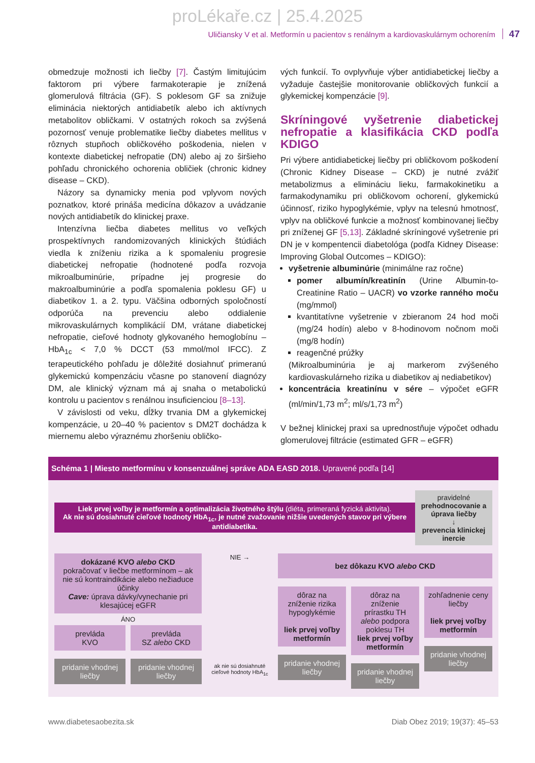proLékaře.cz | 25.4.2025
Uličiansky V et al. Metformín u pacientov s renálnym a kardiovaskulárnym ochorením 47
obmedzuje možnosti ich liečby [7]. Častým limitujúcim faktorom pri výbere farmakoterapie je znížená glomerulová filtrácia (GF). S poklesom GF sa znižuje eliminácia niektorých antidiabetík alebo ich aktívnych metabolitov obličkami. V ostatných rokoch sa zvýšená pozornosť venuje problematike liečby diabetes mellitus v rôznych stupňoch obličkového poškodenia, nielen v kontexte diabetickej nefropatie (DN) alebo aj zo širšieho pohľadu chronického ochorenia obličiek (chronic kidney disease – CKD).
Názory sa dynamicky menia pod vplyvom nových poznatkov, ktoré prináša medicína dôkazov a uvádzanie nových antidiabetík do klinickej praxe.
Intenzívna liečba diabetes mellitus vo veľkých prospektívnych randomizovaných klinických štúdiách viedla k zníženiu rizika a k spomaleniu progresie diabetickej nefropatie (hodnotené podľa rozvoja mikroalbuminúrie, prípadne jej progresie do makroalbuminúrie a podľa spomalenia poklesu GF) u diabetikov 1. a 2. typu. Väčšina odborných spoločností odporúča na prevenciu alebo oddialenie mikrovaskulárnych komplikácií DM, vrátane diabetickej nefropatie, cieľové hodnoty glykovaného hemoglobínu – HbA<sub>1c</sub> < 7,0 % DCCT (53 mmol/mol IFCC). Z terapeutického pohľadu je dôležité dosiahnuť primeranú glykemickú kompenzáciu včasne po stanovení diagnózy DM, ale klinický význam má aj snaha o metabolickú kontrolu u pacientov s renálnou insuficienciou [8–13].
V závislosti od veku, dĺžky trvania DM a glykemickej kompenzácie, u 20–40 % pacientov s DM2T dochádza k miernemu alebo výraznému zhoršeniu obličko-
vých funkcií. To ovplyvňuje výber antidiabetickej liečby a vyžaduje častejšie monitorovanie obličkových funkcií a glykemickej kompenzácie [9].
Skríningové vyšetrenie diabetickej nefropatie a klasifikácia CKD podľa KDIGO
Pri výbere antidiabetickej liečby pri obličkovom poškodení (Chronic Kidney Disease – CKD) je nutné zvážiť metabolizmus a elimináciu lieku, farmakokinetiku a farmakodynamiku pri obličkovom ochorení, glykemickú účinnosť, riziko hypoglykémie, vplyv na telesnú hmotnosť, vplyv na obličkové funkcie a možnosť kombinovanej liečby pri zníženej GF [5,13]. Základné skríningové vyšetrenie pri DN je v kompentencii diabetológa (podľa Kidney Disease: Improving Global Outcomes – KDIGO):
vyšetrenie albuminúrie (minimálne raz ročne)
pomer albumín/kreatinín (Urine Albumin-to-Creatinine Ratio – UACR) vo vzorke ranného moču (mg/mmol)
kvantitatívne vyšetrenie v zbieranom 24 hod moči (mg/24 hodín) alebo v 8-hodinovom nočnom moči (mg/8 hodín)
reagenčné prúžky
(Mikroalbuminúria je aj markerom zvýšeného kardiovaskulárneho rizika u diabetikov aj nediabetikov)
koncentrácia kreatinínu v sére – výpočet eGFR (ml/min/1,73 m<sup>2</sup>; ml/s/1,73 m<sup>2</sup>)
V bežnej klinickej praxi sa uprednostňuje výpočet odhadu glomerulovej filtrácie (estimated GFR – eGFR)
Schéma 1 | Miesto metformínu v konsenzuálnej správe ADA EASD 2018. Upravené podľa [14]
Liek prvej voľby je metformín a optimalizácia životného štýlu (diéta, primeraná fyzická aktivita).
Ak nie sú dosiahnuté cieľové hodnoty HbA<sub>1c</sub>, je nutné zvažovanie nižšie uvedených stavov pri výbere antidiabetika.
pravidelné prehodnocovanie a úprava liečby
↓
prevencia klinickej inercie
dokázané KVO alebo CKD
pokračovať v liečbe metformínom – ak nie sú kontraindikácie alebo nežiaduce účinky
Cave: úprava dávky/vynechanie pri klesajúcej eGFR
ÁNO
prevláda
KVO
pridanie vhodnej liečby
prevláda
SZ alebo CKD
pridanie vhodnej liečby
NIE →
ak nie sú dosiahnuté cieľové hodnoty HbA<sub>1c</sub>
bez dôkazu KVO alebo CKD
dôraz na zníženie rizika hypoglykémie
liek prvej voľby metformín
pridanie vhodnej liečby
dôraz na zníženie prírastku TH alebo podpora poklesu TH
liek prvej voľby metformín
pridanie vhodnej liečby
zohľadnenie ceny liečby
liek prvej voľby metformín
pridanie vhodnej liečby
www.diabetesaobezita.sk Diab Obez 2019; 19(37): 45–53